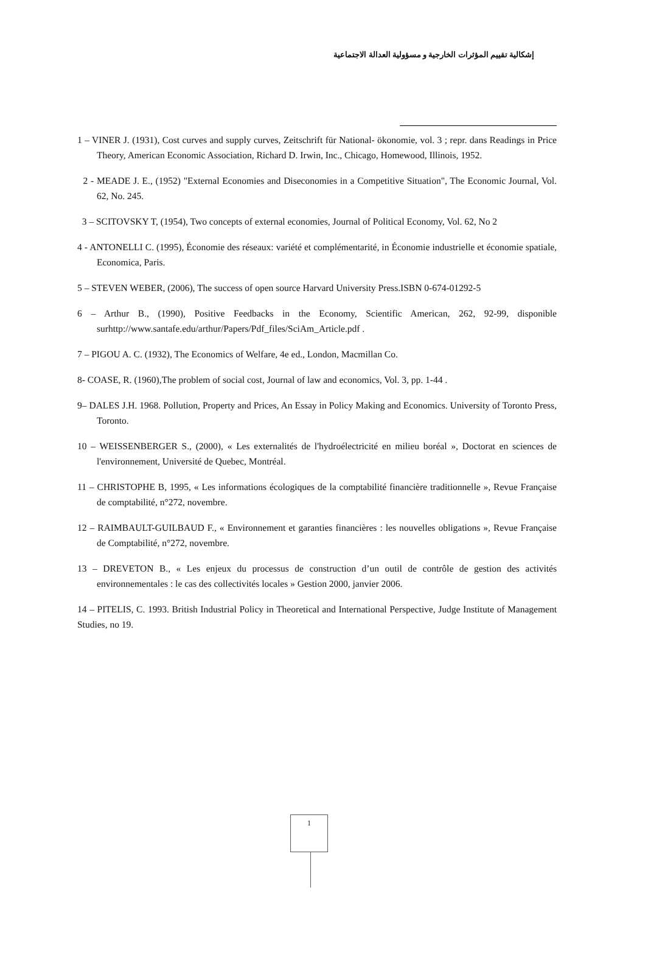إشكالية تقييم المؤثرات الخارجية و مسؤولية العدالة الاجتماعية
1 – VINER J. (1931), Cost curves and supply curves, Zeitschrift für National- ökonomie, vol. 3 ; repr. dans Readings in Price Theory, American Economic Association, Richard D. Irwin, Inc., Chicago, Homewood, Illinois, 1952.
2 - MEADE J. E., (1952) "External Economies and Diseconomies in a Competitive Situation", The Economic Journal, Vol. 62, No. 245.
3 – SCITOVSKY T, (1954), Two concepts of external economies, Journal of Political Economy, Vol. 62, No 2
4 - ANTONELLI C. (1995), Économie des réseaux: variété et complémentarité, in Économie industrielle et économie spatiale, Economica, Paris.
5 – STEVEN WEBER, (2006), The success of open source Harvard University Press.ISBN 0-674-01292-5
6 – Arthur B., (1990), Positive Feedbacks in the Economy, Scientific American, 262, 92-99, disponible surhttp://www.santafe.edu/arthur/Papers/Pdf_files/SciAm_Article.pdf .
7 – PIGOU A. C. (1932), The Economics of Welfare, 4e ed., London, Macmillan Co.
8- COASE, R. (1960),The problem of social cost, Journal of law and economics, Vol. 3, pp. 1-44 .
9– DALES J.H. 1968. Pollution, Property and Prices, An Essay in Policy Making and Economics. University of Toronto Press, Toronto.
10 – WEISSENBERGER S., (2000), « Les externalités de l'hydroélectricité en milieu boréal », Doctorat en sciences de l'environnement, Université de Quebec, Montréal.
11 – CHRISTOPHE B, 1995, « Les informations écologiques de la comptabilité financière traditionnelle », Revue Française de comptabilité, n°272, novembre.
12 – RAIMBAULT-GUILBAUD F., « Environnement et garanties financières : les nouvelles obligations », Revue Française de Comptabilité, n°272, novembre.
13 – DREVETON B., « Les enjeux du processus de construction d’un outil de contrôle de gestion des activités environnementales : le cas des collectivités locales » Gestion 2000, janvier 2006.
14 – PITELIS, C. 1993. British Industrial Policy in Theoretical and International Perspective, Judge Institute of Management Studies, no 19.
1